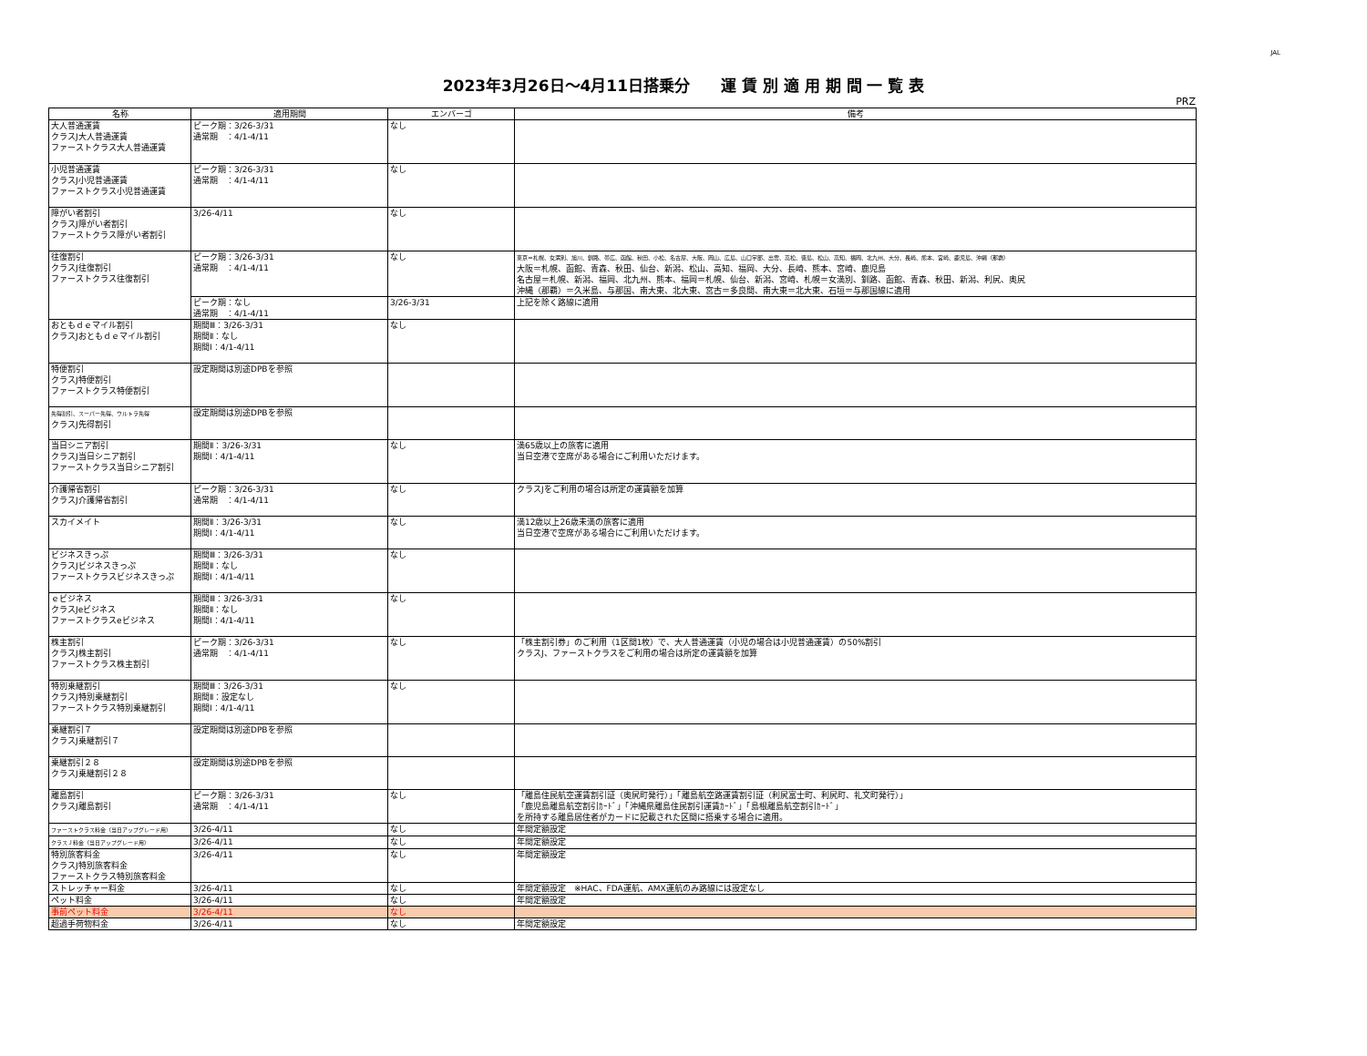JAL
2023年3月26日～4月11日搭乗分　　運 賃 別 適 用 期 間 一 覧 表
PRZ
| 名称 | 適用期間 | エンバーゴ | 備考 |
| --- | --- | --- | --- |
| 大人普通運賃 クラスJ大人普通運賃 ファーストクラス大人普通運賃 | ピーク期：3/26-3/31 通常期 ：4/1-4/11 | なし | |
| 小児普通運賃 クラスJ小児普通運賃 ファーストクラス小児普通運賃 | ピーク期：3/26-3/31 通常期 ：4/1-4/11 | なし | |
| 障がい者割引 クラスJ障がい者割引 ファーストクラス障がい者割引 | 3/26-4/11 | なし | |
| 往復割引 クラスJ往復割引 ファーストクラス往復割引 | ピーク期：3/26-3/31 通常期 ：4/1-4/11 | なし | 東京＝札幌、女満別、旭川、釧路、帯広、函館、秋田、小松、名古屋、大阪、岡山、広島、山口宇部、出雲、高松、徳島、松山、高知、福岡、北九州、大分、長崎、熊本、宮崎、鹿児島、沖縄（那覇） 大阪＝札幌、函館、青森、秋田、仙台、新潟、松山、高知、福岡、大分、長崎、熊本、宮崎、鹿児島 名古屋＝札幌、新潟、福岡、北九州、熊本、福岡＝札幌、仙台、新潟、宮崎、札幌＝女満別、釧路、函館、青森、秋田、新潟、利尻、奥尻 沖縄（那覇）＝久米島、与那国、南大東、北大東、宮古＝多良間、南大東＝北大東、石垣＝与那国線に適用 |
| | ピーク期：なし 通常期 ：4/1-4/11 | 3/26-3/31 | 上記を除く路線に適用 |
| おともｄｅマイル割引 クラスJおともｄｅマイル割引 | 期間Ⅲ：3/26-3/31 期間Ⅱ：なし 期間Ⅰ：4/1-4/11 | なし | |
| 特便割引 クラスJ特便割引 ファーストクラス特便割引 | 設定期間は別途DPBを参照 | | |
| 先得割引、スーパー先得、ウルトラ先得 クラスJ先得割引 | 設定期間は別途DPBを参照 | | |
| 当日シニア割引 クラスJ当日シニア割引 ファーストクラス当日シニア割引 | 期間Ⅱ：3/26-3/31 期間Ⅰ：4/1-4/11 | なし | 満65歳以上の旅客に適用 当日空港で空席がある場合にご利用いただけます。 |
| 介護帰省割引 クラスJ介護帰省割引 | ピーク期：3/26-3/31 通常期 ：4/1-4/11 | なし | クラスJをご利用の場合は所定の運賃額を加算 |
| スカイメイト | 期間Ⅱ：3/26-3/31 期間Ⅰ：4/1-4/11 | なし | 満12歳以上26歳未満の旅客に適用 当日空港で空席がある場合にご利用いただけます。 |
| ビジネスきっぷ クラスJビジネスきっぷ ファーストクラスビジネスきっぷ | 期間Ⅲ：3/26-3/31 期間Ⅱ：なし 期間Ⅰ：4/1-4/11 | なし | |
| ｅビジネス クラスJeビジネス ファーストクラスeビジネス | 期間Ⅲ：3/26-3/31 期間Ⅱ：なし 期間Ⅰ：4/1-4/11 | なし | |
| 株主割引 クラスJ株主割引 ファーストクラス株主割引 | ピーク期：3/26-3/31 通常期 ：4/1-4/11 | なし | 「株主割引券」のご利用（1区間1枚）で、大人普通運賃（小児の場合は小児普通運賃）の50%割引 クラスJ、ファーストクラスをご利用の場合は所定の運賃額を加算 |
| 特別乗継割引 クラスJ特別乗継割引 ファーストクラス特別乗継割引 | 期間Ⅲ：3/26-3/31 期間Ⅱ：設定なし 期間Ⅰ：4/1-4/11 | なし | |
| 乗継割引７ クラスJ乗継割引７ | 設定期間は別途DPBを参照 | | |
| 乗継割引２８ クラスJ乗継割引２８ | 設定期間は別途DPBを参照 | | |
| 離島割引 クラスJ離島割引 | ピーク期：3/26-3/31 通常期 ：4/1-4/11 | なし | 「離島住民航空運賃割引証（奥尻町発行）」「離島航空路運賃割引証（利尻富士町、利尻町、礼文町発行）」 「鹿児島離島航空割引ｶｰﾄﾞ」「沖縄県離島住民割引運賃ｶｰﾄﾞ」「島根離島航空割引ｶｰﾄﾞ」 を所持する離島居住者がカードに記載された区間に搭乗する場合に適用。 |
| ファーストクラス料金（当日アップグレード用） | 3/26-4/11 | なし | 年間定額設定 |
| クラスＪ料金（当日アップグレード用） | 3/26-4/11 | なし | 年間定額設定 |
| 特別旅客料金 クラスJ特別旅客料金 ファーストクラス特別旅客料金 | 3/26-4/11 | なし | 年間定額設定 |
| ストレッチャー料金 | 3/26-4/11 | なし | 年間定額設定 ※HAC、FDA運航、AMX運航のみ路線には設定なし |
| ペット料金 | 3/26-4/11 | なし | 年間定額設定 |
| 事前ペット料金 | 3/26-4/11 | なし | |
| 超過手荷物料金 | 3/26-4/11 | なし | 年間定額設定 |